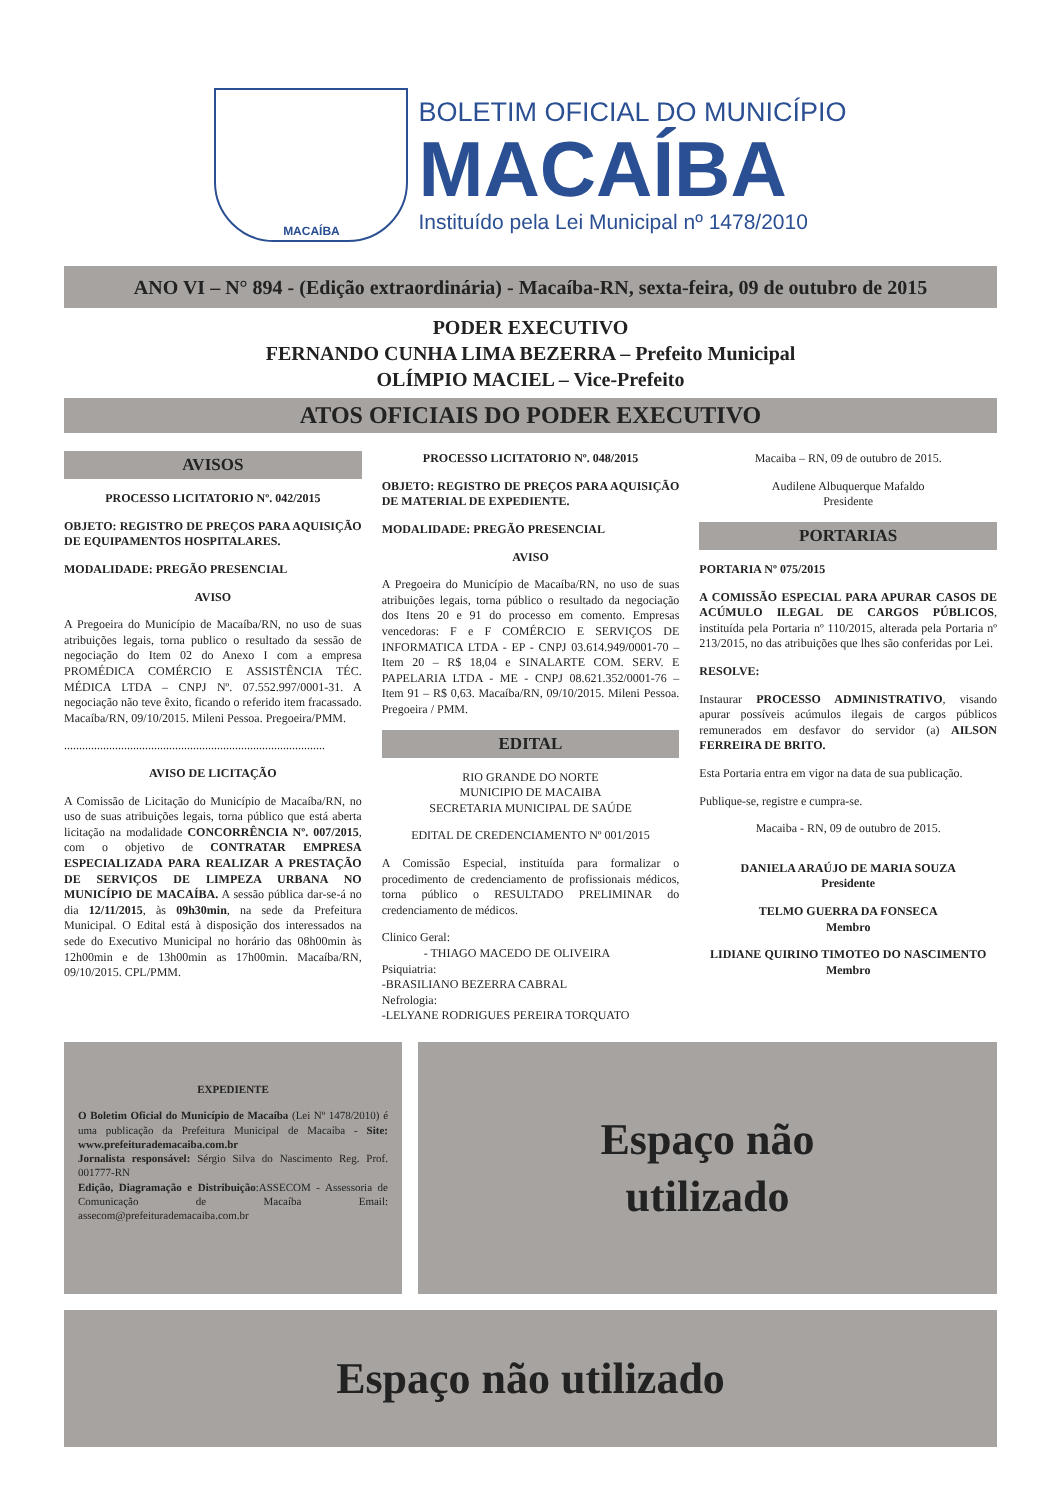MACAÍBA
BOLETIM OFICIAL DO MUNICÍPIO
MACAÍBA
Instituído pela Lei Municipal nº 1478/2010
ANO VI – N° 894 - (Edição extraordinária) - Macaíba-RN, sexta-feira, 09 de outubro de 2015
PODER EXECUTIVO
FERNANDO CUNHA LIMA BEZERRA – Prefeito Municipal
OLÍMPIO MACIEL – Vice-Prefeito
ATOS OFICIAIS DO PODER EXECUTIVO
AVISOS
PROCESSO LICITATORIO Nº. 042/2015
OBJETO: REGISTRO DE PREÇOS PARA AQUISIÇÃO DE EQUIPAMENTOS HOSPITALARES.
MODALIDADE: PREGÃO PRESENCIAL
AVISO
A Pregoeira do Município de Macaíba/RN, no uso de suas atribuições legais, torna publico o resultado da sessão de negociação do Item 02 do Anexo I com a empresa PROMÉDICA COMÉRCIO E ASSISTÊNCIA TÉC. MÉDICA LTDA – CNPJ Nº. 07.552.997/0001-31. A negociação não teve êxito, ficando o referido item fracassado. Macaíba/RN, 09/10/2015. Mileni Pessoa. Pregoeira/PMM.
.......................................................................................
AVISO DE LICITAÇÃO
A Comissão de Licitação do Município de Macaíba/RN, no uso de suas atribuições legais, torna público que está aberta licitação na modalidade CONCORRÊNCIA Nº. 007/2015, com o objetivo de CONTRATAR EMPRESA ESPECIALIZADA PARA REALIZAR A PRESTAÇÃO DE SERVIÇOS DE LIMPEZA URBANA NO MUNICÍPIO DE MACAÍBA. A sessão pública dar-se-á no dia 12/11/2015, às 09h30min, na sede da Prefeitura Municipal. O Edital está à disposição dos interessados na sede do Executivo Municipal no horário das 08h00min às 12h00min e de 13h00min as 17h00min. Macaíba/RN, 09/10/2015. CPL/PMM.
PROCESSO LICITATORIO Nº. 048/2015
OBJETO: REGISTRO DE PREÇOS PARA AQUISIÇÃO DE MATERIAL DE EXPEDIENTE.
MODALIDADE: PREGÃO PRESENCIAL
AVISO
A Pregoeira do Município de Macaíba/RN, no uso de suas atribuições legais, torna público o resultado da negociação dos Itens 20 e 91 do processo em comento. Empresas vencedoras: F e F COMÉRCIO E SERVIÇOS DE INFORMATICA LTDA - EP - CNPJ 03.614.949/0001-70 – Item 20 – R$ 18,04 e SINALARTE COM. SERV. E PAPELARIA LTDA - ME - CNPJ 08.621.352/0001-76 – Item 91 – R$ 0,63. Macaíba/RN, 09/10/2015. Mileni Pessoa. Pregoeira / PMM.
EDITAL
RIO GRANDE DO NORTE
MUNICIPIO DE MACAIBA
SECRETARIA MUNICIPAL DE SAÚDE
EDITAL DE CREDENCIAMENTO Nº 001/2015
A Comissão Especial, instituída para formalizar o procedimento de credenciamento de profissionais médicos, torna público o RESULTADO PRELIMINAR do credenciamento de médicos.
Clinico Geral:
- THIAGO MACEDO DE OLIVEIRA
Psiquiatria:
-BRASILIANO BEZERRA CABRAL
Nefrologia:
-LELYANE RODRIGUES PEREIRA TORQUATO
Macaiba – RN, 09 de outubro de 2015.
Audilene Albuquerque Mafaldo
Presidente
PORTARIAS
PORTARIA Nº 075/2015
A COMISSÃO ESPECIAL PARA APURAR CASOS DE ACÚMULO ILEGAL DE CARGOS PÚBLICOS, instituída pela Portaria nº 110/2015, alterada pela Portaria nº 213/2015, no das atribuições que lhes são conferidas por Lei.
RESOLVE:
Instaurar PROCESSO ADMINISTRATIVO, visando apurar possíveis acúmulos ilegais de cargos públicos remunerados em desfavor do servidor (a) AILSON FERREIRA DE BRITO.
Esta Portaria entra em vigor na data de sua publicação.
Publique-se, registre e cumpra-se.
Macaiba - RN, 09 de outubro de 2015.
DANIELA ARAÚJO DE MARIA SOUZA
Presidente
TELMO GUERRA DA FONSECA
Membro
LIDIANE QUIRINO TIMOTEO DO NASCIMENTO
Membro
EXPEDIENTE
O Boletim Oficial do Município de Macaíba (Lei Nº 1478/2010) é uma publicação da Prefeitura Municipal de Macaíba - Site: www.prefeiturademacaiba.com.br
Jornalista responsável: Sérgio Silva do Nascimento Reg. Prof. 001777-RN
Edição, Diagramação e Distribuição:ASSECOM - Assessoria de Comunicação de Macaíba Email: assecom@prefeiturademacaiba.com.br
Espaço não
utilizado
Espaço não utilizado